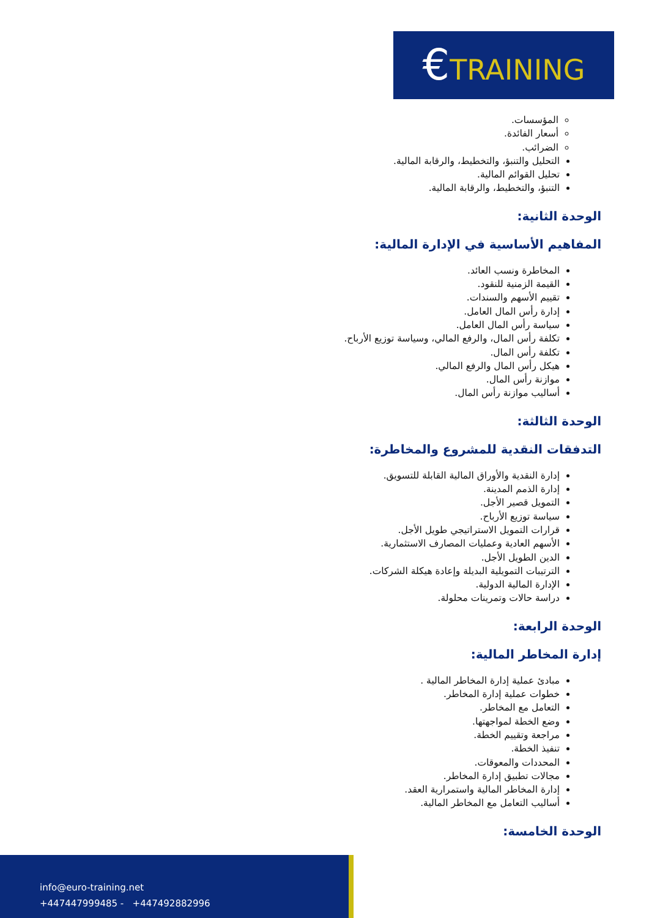€TRAINING
المؤسسات.
أسعار الفائدة.
الضرائب.
التحليل والتنبؤ، والتخطيط، والرقابة المالية.
تحليل القوائم المالية.
التنبؤ، والتخطيط، والرقابة المالية.
الوحدة الثانية:
المفاهيم الأساسية في الإدارة المالية:
المخاطرة ونسب العائد.
القيمة الزمنية للنقود.
تقييم الأسهم والسندات.
إدارة رأس المال العامل.
سياسة رأس المال العامل.
تكلفة رأس المال، والرفع المالي، وسياسة توزيع الأرباح.
تكلفة رأس المال.
هيكل رأس المال والرفع المالي.
موازنة رأس المال.
أساليب موازنة رأس المال.
الوحدة الثالثة:
التدفقات النقدية للمشروع والمخاطرة:
إدارة النقدية والأوراق المالية القابلة للتسويق.
إدارة الذمم المدينة.
التمويل قصير الأجل.
سياسة توزيع الأرباح.
قرارات التمويل الاستراتيجي طويل الأجل.
الأسهم العادية وعمليات المصارف الاستثمارية.
الدين الطويل الأجل.
الترتيبات التمويلية البديلة وإعادة هيكلة الشركات.
الإدارة المالية الدولية.
دراسة حالات وتمرينات محلولة.
الوحدة الرابعة:
إدارة المخاطر المالية:
مبادئ عملية إدارة المخاطر المالية .
خطوات عملية إدارة المخاطر.
التعامل مع المخاطر.
وضع الخطة لمواجهتها.
مراجعة وتقييم الخطة.
تنفيذ الخطة.
المحددات والمعوقات.
مجالات تطبيق إدارة المخاطر.
إدارة المخاطر المالية واستمرارية العقد.
أساليب التعامل مع المخاطر المالية.
الوحدة الخامسة:
info@euro-training.net
+447447999485 - +447492882996